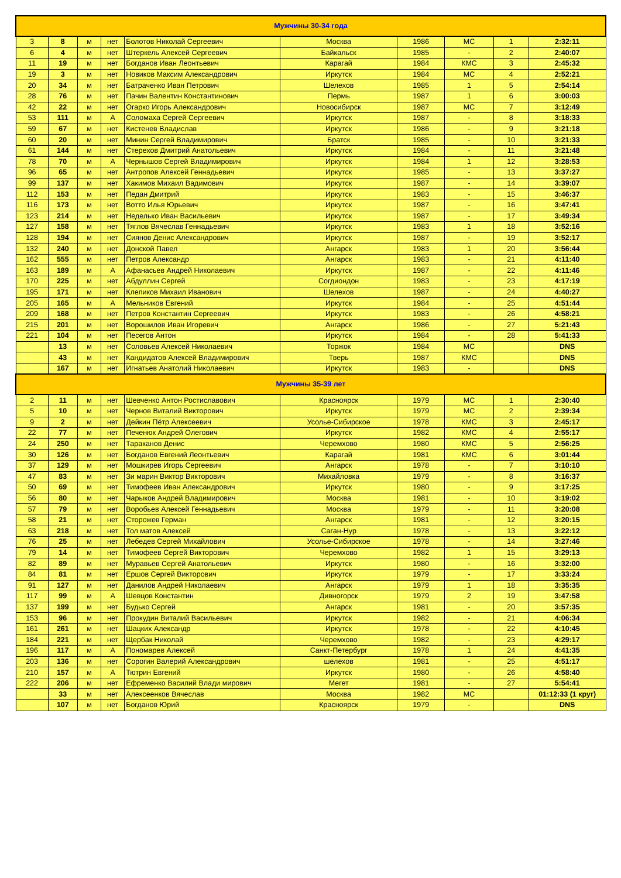| Мужчины 30-34 года | | | | | | | | | |
| 3 | 8 | м | нет | Болотов Николай Сергеевич | Москва | 1986 | МС | 1 | 2:32:11 |
| 6 | 4 | м | нет | Штеркель Алексей Сергеевич | Байкальск | 1985 | - | 2 | 2:40:07 |
| 11 | 19 | м | нет | Богданов Иван Леонтьевич | Карагай | 1984 | КМС | 3 | 2:45:32 |
| 19 | 3 | м | нет | Новиков Максим Александрович | Иркутск | 1984 | МС | 4 | 2:52:21 |
| 20 | 34 | м | нет | Батраченко Иван Петрович | Шелехов | 1985 | 1 | 5 | 2:54:14 |
| 28 | 76 | м | нет | Пачин Валентин Константинович | Пермь | 1987 | 1 | 6 | 3:00:03 |
| 42 | 22 | м | нет | Огарко Игорь Александрович | Новосибирск | 1987 | МС | 7 | 3:12:49 |
| 53 | 111 | м | А | Соломаха Сергей Сергеевич | Иркутск | 1987 | - | 8 | 3:18:33 |
| 59 | 67 | м | нет | Кистенев Владислав | Иркутск | 1986 | - | 9 | 3:21:18 |
| 60 | 20 | м | нет | Минин Сергей Владимирович | Братск | 1985 | - | 10 | 3:21:33 |
| 61 | 144 | м | нет | Стерехов Дмитрий Анатольевич | Иркутск | 1984 | - | 11 | 3:21:48 |
| 78 | 70 | м | А | Чернышов Сергей Владимирович | Иркутск | 1984 | 1 | 12 | 3:28:53 |
| 96 | 65 | м | нет | Антропов Алексей Геннадьевич | Иркутск | 1985 | - | 13 | 3:37:27 |
| 99 | 137 | м | нет | Хакимов Михаил Вадимович | Иркутск | 1987 | - | 14 | 3:39:07 |
| 112 | 153 | м | нет | Педан Дмитрий | Иркутск | 1983 | - | 15 | 3:46:37 |
| 116 | 173 | м | нет | Вотто Илья Юрьевич | Иркутск | 1987 | - | 16 | 3:47:41 |
| 123 | 214 | м | нет | Неделько Иван Васильевич | Иркутск | 1987 | - | 17 | 3:49:34 |
| 127 | 158 | м | нет | Тяглов Вячеслав Геннадьевич | Иркутск | 1983 | 1 | 18 | 3:52:16 |
| 128 | 194 | м | нет | Сиянов Денис Александрович | Иркутск | 1987 | - | 19 | 3:52:17 |
| 132 | 240 | м | нет | Донской Павел | Ангарск | 1983 | 1 | 20 | 3:56:44 |
| 162 | 555 | м | нет | Петров Александр | Ангарск | 1983 | - | 21 | 4:11:40 |
| 163 | 189 | м | А | Афанасьев Андрей Николаевич | Иркутск | 1987 | - | 22 | 4:11:46 |
| 170 | 225 | м | нет | Абдуллин Сергей | Согдиондон | 1983 | - | 23 | 4:17:19 |
| 195 | 171 | м | нет | Клепиков Михаил Иванович | Шелехов | 1987 | - | 24 | 4:40:27 |
| 205 | 165 | м | А | Мельников Евгений | Иркутск | 1984 | - | 25 | 4:51:44 |
| 209 | 168 | м | нет | Петров Константин Сергеевич | Иркутск | 1983 | - | 26 | 4:58:21 |
| 215 | 201 | м | нет | Ворошилов Иван Игоревич | Ангарск | 1986 | - | 27 | 5:21:43 |
| 221 | 104 | м | нет | Песегов Антон | Иркутск | 1984 | - | 28 | 5:41:33 |
| | 13 | м | нет | Соловьев Алексей Николаевич | Торжок | 1984 | МС | | DNS |
| | 43 | м | нет | Кандидатов Алексей Владимирович | Тверь | 1987 | КМС | | DNS |
| | 167 | м | нет | Игнатьев Анатолий Николаевич | Иркутск | 1983 | - | | DNS |
| Мужчины 35-39 лет | | | | | | | | | |
| 2 | 11 | м | нет | Шевченко Антон Ростиславович | Красноярск | 1979 | МС | 1 | 2:30:40 |
| 5 | 10 | м | нет | Чернов Виталий Викторович | Иркутск | 1979 | МС | 2 | 2:39:34 |
| 9 | 2 | м | нет | Дейкин Пётр Алексеевич | Усолье-Сибирское | 1978 | КМС | 3 | 2:45:17 |
| 22 | 77 | м | нет | Печенюк Андрей Олегович | Иркутск | 1982 | КМС | 4 | 2:55:17 |
| 24 | 250 | м | нет | Тараканов Денис | Черемхово | 1980 | КМС | 5 | 2:56:25 |
| 30 | 126 | м | нет | Богданов Евгений Леонтьевич | Карагай | 1981 | КМС | 6 | 3:01:44 |
| 37 | 129 | м | нет | Мошкирев Игорь Сергеевич | Ангарск | 1978 | - | 7 | 3:10:10 |
| 47 | 83 | м | нет | Зи марин Виктор Викторович | Михайловка | 1979 | - | 8 | 3:16:37 |
| 50 | 69 | м | нет | Тимофеев Иван Александрович | Иркутск | 1980 | - | 9 | 3:17:25 |
| 56 | 80 | м | нет | Чарыков Андрей Владимирович | Москва | 1981 | - | 10 | 3:19:02 |
| 57 | 79 | м | нет | Воробьев Алексей Геннадьевич | Москва | 1979 | - | 11 | 3:20:08 |
| 58 | 21 | м | нет | Сторожев Герман | Ангарск | 1981 | - | 12 | 3:20:15 |
| 63 | 218 | м | нет | Тол матов Алексей | Саган-Нур | 1978 | - | 13 | 3:22:12 |
| 76 | 25 | м | нет | Лебедев Сергей Михайлович | Усолье-Сибирское | 1978 | - | 14 | 3:27:46 |
| 79 | 14 | м | нет | Тимофеев Сергей Викторович | Черемхово | 1982 | 1 | 15 | 3:29:13 |
| 82 | 89 | м | нет | Муравьев Сергей Анатольевич | Иркутск | 1980 | - | 16 | 3:32:00 |
| 84 | 81 | м | нет | Ершов Сергей Викторович | Иркутск | 1979 | - | 17 | 3:33:24 |
| 91 | 127 | м | нет | Данилов Андрей Николаевич | Ангарск | 1979 | 1 | 18 | 3:35:35 |
| 117 | 99 | м | А | Шевцов Константин | Дивногорск | 1979 | 2 | 19 | 3:47:58 |
| 137 | 199 | м | нет | Будько Сергей | Ангарск | 1981 | - | 20 | 3:57:35 |
| 153 | 96 | м | нет | Прокудин Виталий Васильевич | Иркутск | 1982 | - | 21 | 4:06:34 |
| 161 | 261 | м | нет | Шацких Александр | Иркутск | 1978 | - | 22 | 4:10:45 |
| 184 | 221 | м | нет | Щербак Николай | Черемхово | 1982 | - | 23 | 4:29:17 |
| 196 | 117 | м | А | Пономарев Алексей | Санкт-Петербург | 1978 | 1 | 24 | 4:41:35 |
| 203 | 136 | м | нет | Сорогин Валерий Александрович | шелехов | 1981 | - | 25 | 4:51:17 |
| 210 | 157 | м | А | Тютрин Евгений | Иркутск | 1980 | - | 26 | 4:58:40 |
| 222 | 206 | м | нет | Ефременко Василий Влади мирович | Мегет | 1981 | - | 27 | 5:54:41 |
| | 33 | м | нет | Алексеенков Вячеслав | Москва | 1982 | МС | | 01:12:33 (1 круг) |
| | 107 | м | нет | Богданов Юрий | Красноярск | 1979 | - | | DNS |